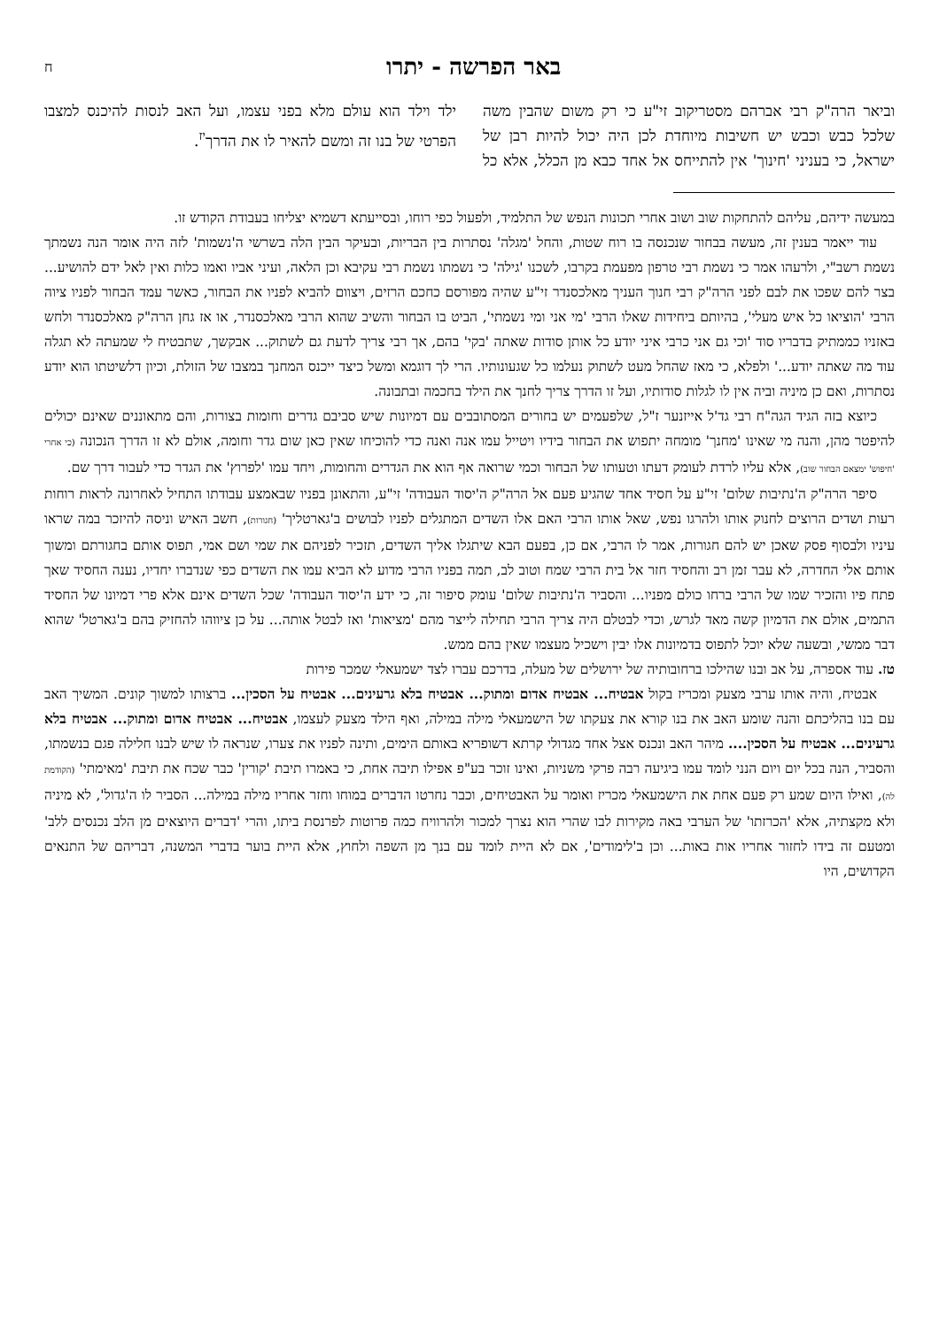באר הפרשה - יתרו ח
וביאר הרה"ק רבי אברהם מסטריקוב זי"ע כי רק משום שהבין משה שלכל כבש וכבש יש חשיבות מיוחדת לכן היה יכול להיות רבן של ישראל, כי בעניני 'חינוך' אין להתייחס אל אחד כבא מן הכלל, אלא כל ילד וילד הוא עולם מלא בפני עצמו, ועל האב לנסות להיכנס למצבו הפרטי של בנו זה ומשם להאיר לו את הדרך<sup>יז</sup>.
במעשה ידיהם, עליהם להתחקות שוב ושוב אחרי תכונות הנפש של התלמיד, ולפעול כפי רוחו, ובסייעתא דשמיא יצליחו בעבודת הקודש זו.
עוד ייאמר בענין זה, מעשה בבחור שנכנסה בו רוח שטות, והחל 'מגלה' נסתרות בין הבריות, ובעיקר הבין הלה בשרשי ה'נשמות' לזה היה אומר הנה נשמתך נשמת רשב"י, ולרעהו אמר כי נשמת רבי טרפון מפעמת בקרבו, לשכנו 'גילה' כי נשמתו נשמת רבי עקיבא וכן הלאה, ועיני אביו ואמו כלות ואין לאל ידם להושיע... בצר להם שפכו את לבם לפני הרה"ק רבי חנוך העניך מאלכסנדר זי"ע שהיה מפורסם כחכם הרזים, ויצוום להביא לפניו את הבחור, כאשר עמד הבחור לפניו ציוה הרבי 'הוציאו כל איש מעלי', בהיותם ביחידות שאלו הרבי 'מי אני ומי נשמתי', הביט בו הבחור והשיב שהוא הרבי מאלכסנדר, או אז גחן הרה"ק מאלכסנדר ולחש באזניו כממתיק בדבריו סוד 'וכי גם אני כרבי איני יודע כל אותן סודות שאתה 'בקי' בהם, אך רבי צריך לדעת גם לשתוק... אבקשך, שתבטיח לי שמעתה לא תגלה עוד מה שאתה יודע...' ולפלא, כי מאז שהחל מעט לשתוק נעלמו כל שגעונותיו. הרי לך דוגמא ומשל כיצד ייכנס המחנך במצבו של הזולת, וכיון דלשיטתו הוא יודע נסתרות, ואם כן מיניה וביה אין לו לגלות סודותיו, ועל זו הדרך צריך לחנך את הילד בחכמה ובתבונה.
כיוצא בזה הגיד הגה"ח רבי גד'ל אייזנער ז"ל, שלפעמים יש בחורים המסתובבים עם דמיונות שיש סביבם גדרים וחומות בצורות, והם מתאוננים שאינם יכולים להיפטר מהן, והנה מי שאינו 'מחנך' מומחה יתפוש את הבחור בידיו ויטייל עמו אנה ואנה כדי להוכיחו שאין כאן שום גדר וחומה, אולם לא זו הדרך הנכונה (כי אחרי 'חיפוש' ימצאם הבחור שוב), אלא עליו לרדת לעומק דעתו וטעותו של הבחור וכמי שרואה אף הוא את הגדרים והחומות, ויחד עמו 'לפרוץ' את הגדר כדי לעבור דרך שם.
סיפר הרה"ק ה'נתיבות שלום' זי"ע על חסיד אחד שהגיע פעם אל הרה"ק ה'יסוד העבודה' זי"ע, והתאונן בפניו שבאמצע עבודתו התחיל לאחרונה לראות רוחות רעות ושדים הרוצים לחנוק אותו ולהרגו נפש, שאל אותו הרבי האם אלו השדים המתגלים לפניו לבושים ב'גארטליך' (חגורות), חשב האיש וניסה להיזכר במה שראו עיניו ולבסוף פסק שאכן יש להם חגורות, אמר לו הרבי, אם כן, בפעם הבא שיתגלו אליך השדים, תזכיר לפניהם את שמי ושם אמי, תפוס אותם בחגורתם ומשוך אותם אלי החדרה, לא עבר זמן רב והחסיד חזר אל בית הרבי שמח וטוב לב, תמה בפניו הרבי מדוע לא הביא עמו את השדים כפי שנדברו יחדיו, נענה החסיד שאך פתח פיו והזכיר שמו של הרבי ברחו כולם מפניו... והסביר ה'נתיבות שלום' עומק סיפור זה, כי ידע ה'יסוד העבודה' שכל השדים אינם אלא פרי דמיונו של החסיד התמים, אולם את הדמיון קשה מאד לגרש, וכדי לבטלם היה צריך הרבי תחילה לייצר מהם 'מציאות' ואז לבטל אותה... על כן ציווהו להחזיק בהם ב'גארטל' שהוא דבר ממשי, ובשעה שלא יוכל לתפוס בדמיונות אלו יבין וישכיל מעצמו שאין בהם ממש.
טז. עוד אספרה, על אב ובנו שהילכו ברחובותיה של ירושלים של מעלה, בדרכם עברו לצד ישמעאלי שמכר פירות
אבטיח, והיה אותו ערבי מצעק ומכריז בקול אבטיח... אבטיח אדום ומתוק... אבטיח בלא גרעינים... אבטיח על הסכין... ברצותו למשוך קונים. המשיך האב עם בנו בהליכתם והנה שומע האב את בנו קורא את צעקתו של הישמעאלי מילה במילה, ואף הילד מצעק לעצמו, אבטיח... אבטיח אדום ומתוק... אבטיח בלא גרעינים... אבטיח על הסכין.... מיהר האב ונכנס אצל אחד מגדולי קרתא דשופריא באותם הימים, ותינה לפניו את צערו, שנראה לו שיש לבנו חלילה פגם בנשמתו, והסביר, הנה בכל יום ויום הנני לומד עמו ביגיעה רבה פרקי משניות, ואינו זוכר בע"פ אפילו תיבה אחת, כי באמרו תיבת 'קורין' כבר שכח את תיבת 'מאימתי' (הקודמת לה), ואילו היום שמע רק פעם אחת את הישמעאלי מכריז ואומר על האבטיחים, וכבר נחרטו הדברים במוחו וחזר אחריו מילה במילה... הסביר לו ה'גדול', לא מיניה ולא מקצתיה, אלא 'הכרזתו' של הערבי באה מקירות לבו שהרי הוא נצרך למכור ולהרוויח כמה פרוטות לפרנסת ביתו, והרי 'דברים היוצאים מן הלב נכנסים ללב' ומטעם זה בידו לחזור אחריו אות באות... וכן ב'לימודים', אם לא היית לומד עם בנך מן השפה ולחוץ, אלא היית בוער בדברי המשנה, דבריהם של התנאים הקדושים, היו